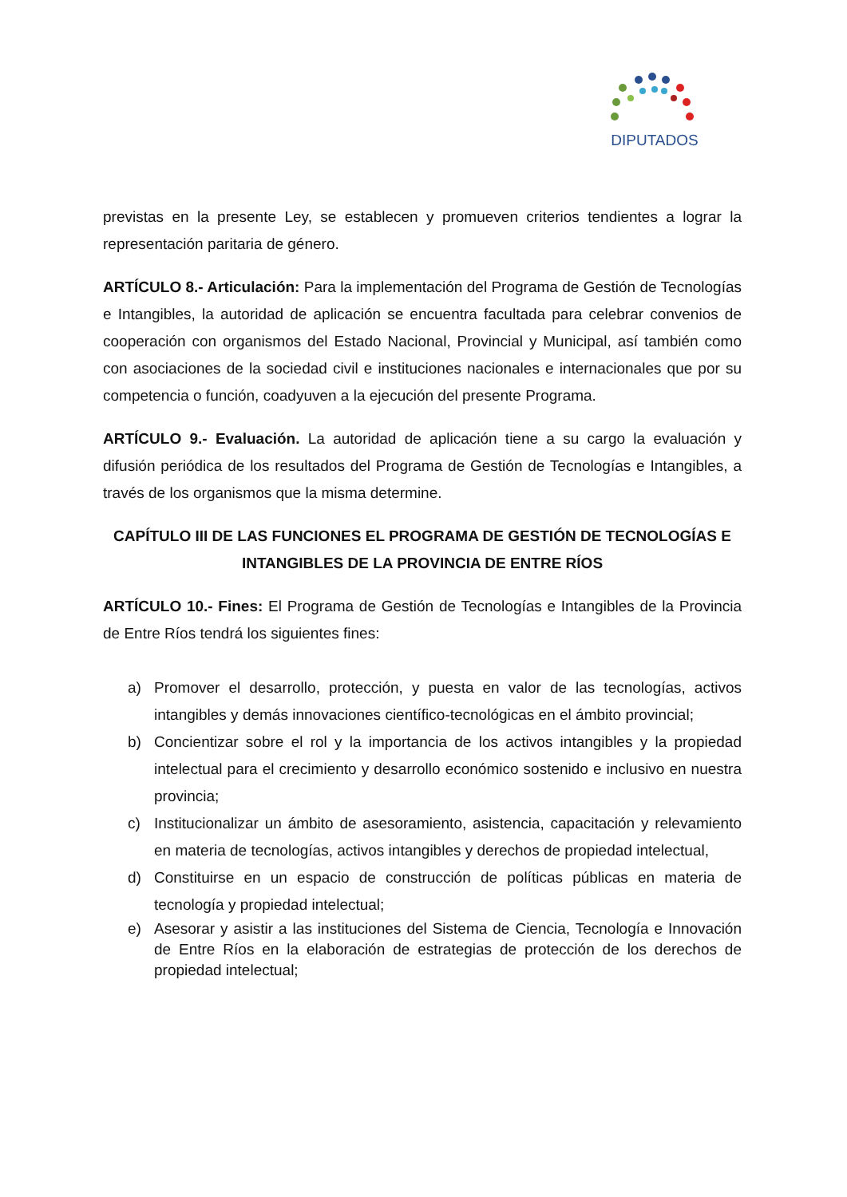DIPUTADOS
previstas en la presente Ley, se establecen y promueven criterios tendientes a lograr la representación paritaria de género.
ARTÍCULO 8.- Articulación: Para la implementación del Programa de Gestión de Tecnologías e Intangibles, la autoridad de aplicación se encuentra facultada para celebrar convenios de cooperación con organismos del Estado Nacional, Provincial y Municipal, así también como con asociaciones de la sociedad civil e instituciones nacionales e internacionales que por su competencia o función, coadyuven a la ejecución del presente Programa.
ARTÍCULO 9.- Evaluación. La autoridad de aplicación tiene a su cargo la evaluación y difusión periódica de los resultados del Programa de Gestión de Tecnologías e Intangibles, a través de los organismos que la misma determine.
CAPÍTULO III DE LAS FUNCIONES EL PROGRAMA DE GESTIÓN DE TECNOLOGÍAS E INTANGIBLES DE LA PROVINCIA DE ENTRE RÍOS
ARTÍCULO 10.- Fines: El Programa de Gestión de Tecnologías e Intangibles de la Provincia de Entre Ríos tendrá los siguientes fines:
a) Promover el desarrollo, protección, y puesta en valor de las tecnologías, activos intangibles y demás innovaciones científico-tecnológicas en el ámbito provincial;
b) Concientizar sobre el rol y la importancia de los activos intangibles y la propiedad intelectual para el crecimiento y desarrollo económico sostenido e inclusivo en nuestra provincia;
c) Institucionalizar un ámbito de asesoramiento, asistencia, capacitación y relevamiento en materia de tecnologías, activos intangibles y derechos de propiedad intelectual,
d) Constituirse en un espacio de construcción de políticas públicas en materia de tecnología y propiedad intelectual;
e) Asesorar y asistir a las instituciones del Sistema de Ciencia, Tecnología e Innovación de Entre Ríos en la elaboración de estrategias de protección de los derechos de propiedad intelectual;